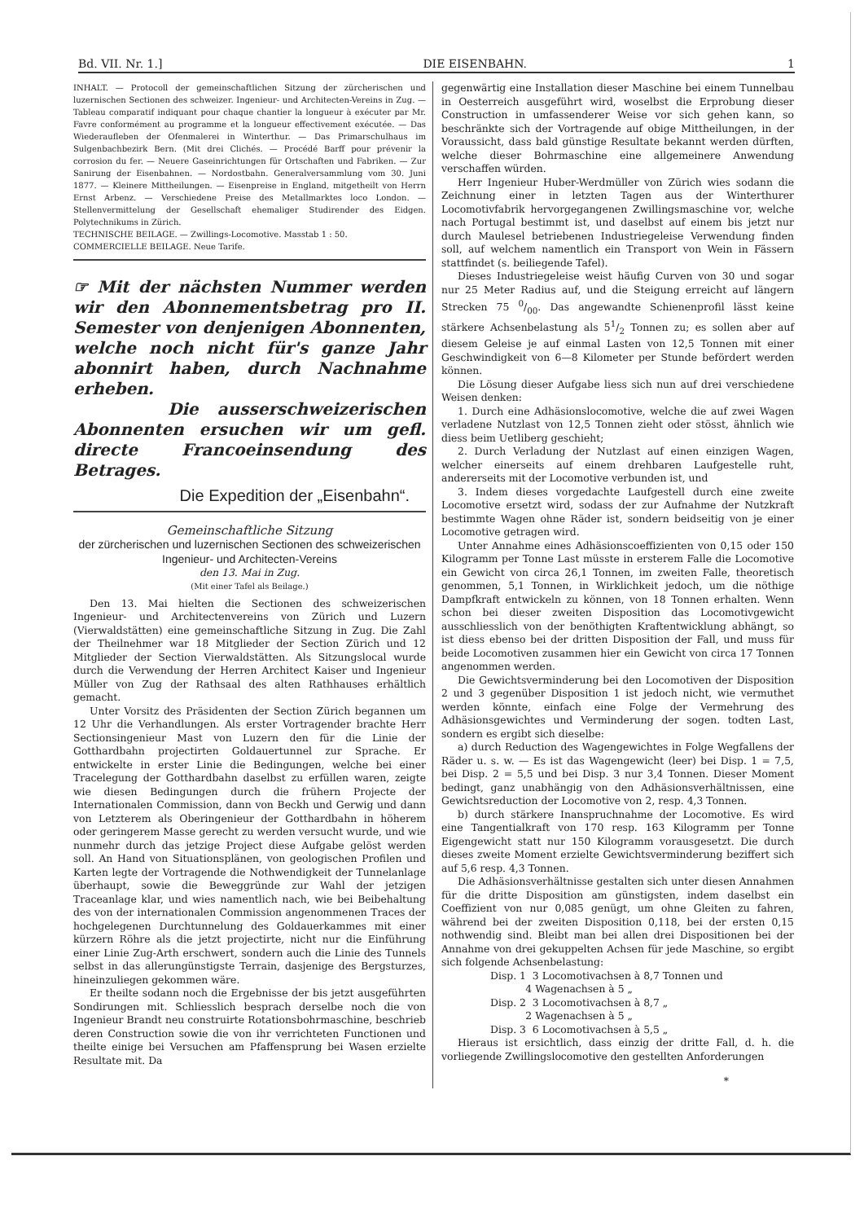Bd. VII. Nr. 1.] DIE EISENBAHN. 1
INHALT. — Protocoll der gemeinschaftlichen Sitzung der zürcherischen und luzernischen Sectionen des schweizer. Ingenieur- und Architecten-Vereins in Zug. — Tableau comparatif indiquant pour chaque chantier la longueur à exécuter par Mr. Favre conformément au programme et la longueur effectivement exécutée. — Das Wiederaufleben der Ofenmalerei in Winterthur. — Das Primarschulhaus im Sulgenbachbezirk Bern. (Mit drei Clichés. — Procédé Barff pour prévenir la corrosion du fer. — Neuere Gaseinrichtungen für Ortschaften und Fabriken. — Zur Sanirung der Eisenbahnen. — Nordostbahn. Generalversammlung vom 30. Juni 1877. — Kleinere Mittheilungen. — Eisenpreise in England, mitgetheilt von Herrn Ernst Arbenz. — Verschiedene Preise des Metallmarktes loco London. — Stellenvermittelung der Gesellschaft ehemaliger Studirender des Eidgen. Polytechnikums in Zürich.
TECHNISCHE BEILAGE. — Zwillings-Locomotive. Masstab 1 : 50.
COMMERCIELLE BEILAGE. Neue Tarife.
☞ Mit der nächsten Nummer werden wir den Abonnementsbetrag pro II. Semester von denjenigen Abonnenten, welche noch nicht für's ganze Jahr abonnirt haben, durch Nachnahme erheben.
Die ausserschweizerischen Abonnenten ersuchen wir um gefl. directe Francoeinsendung des Betrages.
Die Expedition der „Eisenbahn“.
Gemeinschaftliche Sitzung
der zürcherischen und luzernischen Sectionen des schweizerischen Ingenieur- und Architecten-Vereins
den 13. Mai in Zug.
(Mit einer Tafel als Beilage.)
Den 13. Mai hielten die Sectionen des schweizerischen Ingenieur- und Architectenvereins von Zürich und Luzern (Vierwaldstätten) eine gemeinschaftliche Sitzung in Zug. Die Zahl der Theilnehmer war 18 Mitglieder der Section Zürich und 12 Mitglieder der Section Vierwaldstätten. Als Sitzungslocal wurde durch die Verwendung der Herren Architect Kaiser und Ingenieur Müller von Zug der Rathsaal des alten Rathhauses erhältlich gemacht.
Unter Vorsitz des Präsidenten der Section Zürich begannen um 12 Uhr die Verhandlungen. Als erster Vortragender brachte Herr Sectionsingenieur Mast von Luzern den für die Linie der Gotthardbahn projectirten Goldauertunnel zur Sprache. Er entwickelte in erster Linie die Bedingungen, welche bei einer Tracelegung der Gotthardbahn daselbst zu erfüllen waren, zeigte wie diesen Bedingungen durch die frühern Projecte der Internationalen Commission, dann von Beckh und Gerwig und dann von Letzterem als Oberingenieur der Gotthardbahn in höherem oder geringerem Masse gerecht zu werden versucht wurde, und wie nunmehr durch das jetzige Project diese Aufgabe gelöst werden soll. An Hand von Situationsplänen, von geologischen Profilen und Karten legte der Vortragende die Nothwendigkeit der Tunnelanlage überhaupt, sowie die Beweggründe zur Wahl der jetzigen Traceanlage klar, und wies namentlich nach, wie bei Beibehaltung des von der internationalen Commission angenommenen Traces der hochgelegenen Durchtunnelung des Goldauerkammes mit einer kürzern Röhre als die jetzt projectirte, nicht nur die Einführung einer Linie Zug-Arth erschwert, sondern auch die Linie des Tunnels selbst in das allerungünstigste Terrain, dasjenige des Bergsturzes, hineinzuliegen gekommen wäre.
Er theilte sodann noch die Ergebnisse der bis jetzt ausgeführten Sondirungen mit. Schliesslich besprach derselbe noch die von Ingenieur Brandt neu construirte Rotationsbohrmaschine, beschrieb deren Construction sowie die von ihr verrichteten Functionen und theilte einige bei Versuchen am Pfaffensprung bei Wasen erzielte Resultate mit. Da
gegenwärtig eine Installation dieser Maschine bei einem Tunnelbau in Oesterreich ausgeführt wird, woselbst die Erprobung dieser Construction in umfassenderer Weise vor sich gehen kann, so beschränkte sich der Vortragende auf obige Mittheilungen, in der Voraussicht, dass bald günstige Resultate bekannt werden dürften, welche dieser Bohrmaschine eine allgemeinere Anwendung verschaffen würden.
Herr Ingenieur Huber-Werdmüller von Zürich wies sodann die Zeichnung einer in letzten Tagen aus der Winterthurer Locomotivfabrik hervorgegangenen Zwillingsmaschine vor, welche nach Portugal bestimmt ist, und daselbst auf einem bis jetzt nur durch Maulesel betriebenen Industriegeleise Verwendung finden soll, auf welchem namentlich ein Transport von Wein in Fässern stattfindet (s. beiliegende Tafel).
Dieses Industriegeleise weist häufig Curven von 30 und sogar nur 25 Meter Radius auf, und die Steigung erreicht auf längern Strecken 75 0/00. Das angewandte Schienenprofil lässt keine stärkere Achsenbelastung als 51/2 Tonnen zu; es sollen aber auf diesem Geleise je auf einmal Lasten von 12,5 Tonnen mit einer Geschwindigkeit von 6—8 Kilometer per Stunde befördert werden können.
Die Lösung dieser Aufgabe liess sich nun auf drei verschiedene Weisen denken:
1. Durch eine Adhäsionslocomotive, welche die auf zwei Wagen verladene Nutzlast von 12,5 Tonnen zieht oder stösst, ähnlich wie diess beim Uetliberg geschieht;
2. Durch Verladung der Nutzlast auf einen einzigen Wagen, welcher einerseits auf einem drehbaren Laufgestelle ruht, andererseits mit der Locomotive verbunden ist, und
3. Indem dieses vorgedachte Laufgestell durch eine zweite Locomotive ersetzt wird, sodass der zur Aufnahme der Nutzkraft bestimmte Wagen ohne Räder ist, sondern beidseitig von je einer Locomotive getragen wird.
Unter Annahme eines Adhäsionscoeffizienten von 0,15 oder 150 Kilogramm per Tonne Last müsste in ersterem Falle die Locomotive ein Gewicht von circa 26,1 Tonnen, im zweiten Falle, theoretisch genommen, 5,1 Tonnen, in Wirklichkeit jedoch, um die nöthige Dampfkraft entwickeln zu können, von 18 Tonnen erhalten. Wenn schon bei dieser zweiten Disposition das Locomotivgewicht ausschliesslich von der benöthigten Kraftentwicklung abhängt, so ist diess ebenso bei der dritten Disposition der Fall, und muss für beide Locomotiven zusammen hier ein Gewicht von circa 17 Tonnen angenommen werden.
Die Gewichtsverminderung bei den Locomotiven der Disposition 2 und 3 gegenüber Disposition 1 ist jedoch nicht, wie vermuthet werden könnte, einfach eine Folge der Vermehrung des Adhäsionsgewichtes und Verminderung der sogen. todten Last, sondern es ergibt sich dieselbe:
a) durch Reduction des Wagengewichtes in Folge Wegfallens der Räder u. s. w. — Es ist das Wagengewicht (leer) bei Disp. 1 = 7,5, bei Disp. 2 = 5,5 und bei Disp. 3 nur 3,4 Tonnen. Dieser Moment bedingt, ganz unabhängig von den Adhäsionsverhältnissen, eine Gewichtsreduction der Locomotive von 2, resp. 4,3 Tonnen.
b) durch stärkere Inanspruchnahme der Locomotive. Es wird eine Tangentialkraft von 170 resp. 163 Kilogramm per Tonne Eigengewicht statt nur 150 Kilogramm vorausgesetzt. Die durch dieses zweite Moment erzielte Gewichtsverminderung beziffert sich auf 5,6 resp. 4,3 Tonnen.
Die Adhäsionsverhältnisse gestalten sich unter diesen Annahmen für die dritte Disposition am günstigsten, indem daselbst ein Coeffizient von nur 0,085 genügt, um ohne Gleiten zu fahren, während bei der zweiten Disposition 0,118, bei der ersten 0,15 nothwendig sind. Bleibt man bei allen drei Dispositionen bei der Annahme von drei gekuppelten Achsen für jede Maschine, so ergibt sich folgende Achsenbelastung:
Disp. 1 3 Locomotivachsen à 8,7 Tonnen und
4 Wagenachsen à 5 „
Disp. 2 3 Locomotivachsen à 8,7 „
2 Wagenachsen à 5 „
Disp. 3 6 Locomotivachsen à 5,5 „
Hieraus ist ersichtlich, dass einzig der dritte Fall, d. h. die vorliegende Zwillingslocomotive den gestellten Anforderungen
*